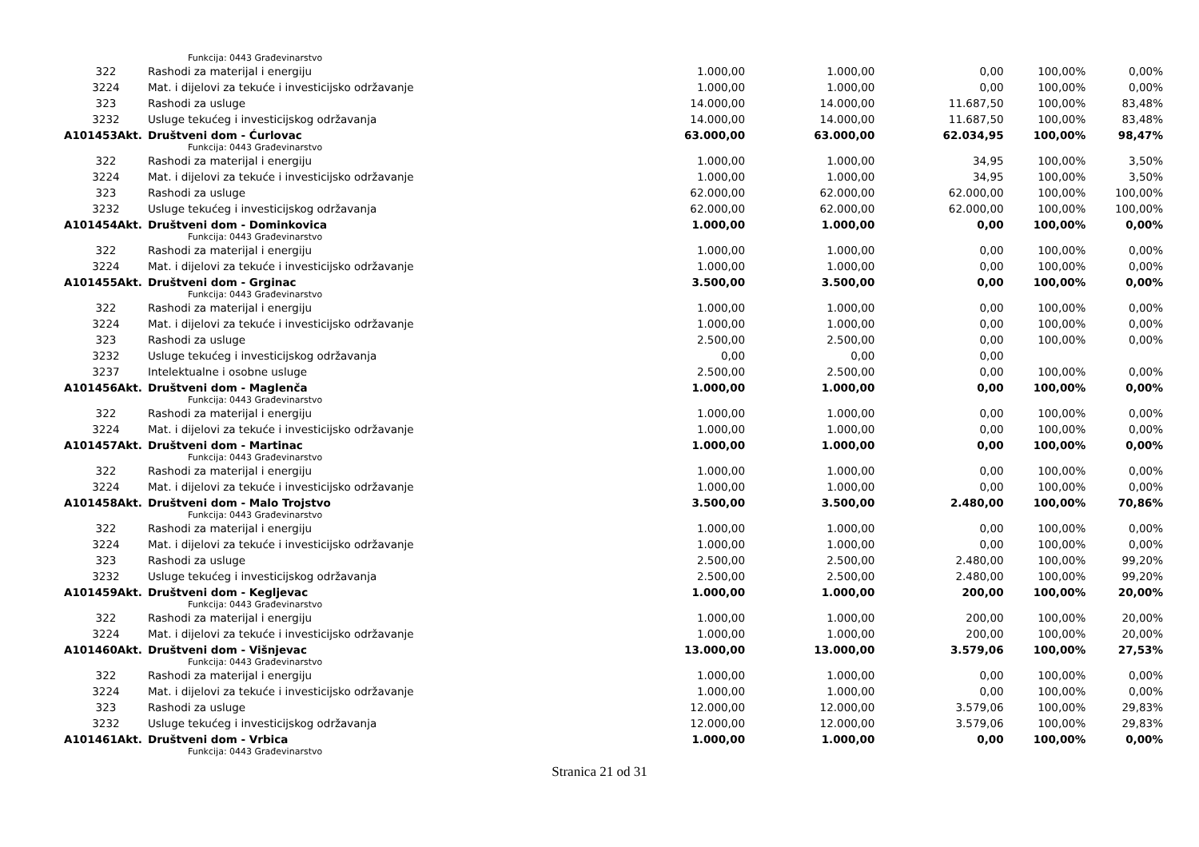| | Funkcija: 0443 Građevinarstvo | | | | | |
| 322 | Rashodi za materijal i energiju | 1.000,00 | 1.000,00 | 0,00 | 100,00% | 0,00% |
| 3224 | Mat. i dijelovi za tekuće i investicijsko održavanje | 1.000,00 | 1.000,00 | 0,00 | 100,00% | 0,00% |
| 323 | Rashodi za usluge | 14.000,00 | 14.000,00 | 11.687,50 | 100,00% | 83,48% |
| 3232 | Usluge tekućeg i investicijskog održavanja | 14.000,00 | 14.000,00 | 11.687,50 | 100,00% | 83,48% |
| A101453Akt. | Društveni dom - Ćurlovac | 63.000,00 | 63.000,00 | 62.034,95 | 100,00% | 98,47% |
| | Funkcija: 0443 Građevinarstvo | | | | | |
| 322 | Rashodi za materijal i energiju | 1.000,00 | 1.000,00 | 34,95 | 100,00% | 3,50% |
| 3224 | Mat. i dijelovi za tekuće i investicijsko održavanje | 1.000,00 | 1.000,00 | 34,95 | 100,00% | 3,50% |
| 323 | Rashodi za usluge | 62.000,00 | 62.000,00 | 62.000,00 | 100,00% | 100,00% |
| 3232 | Usluge tekućeg i investicijskog održavanja | 62.000,00 | 62.000,00 | 62.000,00 | 100,00% | 100,00% |
| A101454Akt. | Društveni dom - Dominkovica | 1.000,00 | 1.000,00 | 0,00 | 100,00% | 0,00% |
| | Funkcija: 0443 Građevinarstvo | | | | | |
| 322 | Rashodi za materijal i energiju | 1.000,00 | 1.000,00 | 0,00 | 100,00% | 0,00% |
| 3224 | Mat. i dijelovi za tekuće i investicijsko održavanje | 1.000,00 | 1.000,00 | 0,00 | 100,00% | 0,00% |
| A101455Akt. | Društveni dom - Grginac | 3.500,00 | 3.500,00 | 0,00 | 100,00% | 0,00% |
| | Funkcija: 0443 Građevinarstvo | | | | | |
| 322 | Rashodi za materijal i energiju | 1.000,00 | 1.000,00 | 0,00 | 100,00% | 0,00% |
| 3224 | Mat. i dijelovi za tekuće i investicijsko održavanje | 1.000,00 | 1.000,00 | 0,00 | 100,00% | 0,00% |
| 323 | Rashodi za usluge | 2.500,00 | 2.500,00 | 0,00 | 100,00% | 0,00% |
| 3232 | Usluge tekućeg i investicijskog održavanja | 0,00 | 0,00 | 0,00 | | |
| 3237 | Intelektualne i osobne usluge | 2.500,00 | 2.500,00 | 0,00 | 100,00% | 0,00% |
| A101456Akt. | Društveni dom - Maglenča | 1.000,00 | 1.000,00 | 0,00 | 100,00% | 0,00% |
| | Funkcija: 0443 Građevinarstvo | | | | | |
| 322 | Rashodi za materijal i energiju | 1.000,00 | 1.000,00 | 0,00 | 100,00% | 0,00% |
| 3224 | Mat. i dijelovi za tekuće i investicijsko održavanje | 1.000,00 | 1.000,00 | 0,00 | 100,00% | 0,00% |
| A101457Akt. | Društveni dom - Martinac | 1.000,00 | 1.000,00 | 0,00 | 100,00% | 0,00% |
| | Funkcija: 0443 Građevinarstvo | | | | | |
| 322 | Rashodi za materijal i energiju | 1.000,00 | 1.000,00 | 0,00 | 100,00% | 0,00% |
| 3224 | Mat. i dijelovi za tekuće i investicijsko održavanje | 1.000,00 | 1.000,00 | 0,00 | 100,00% | 0,00% |
| A101458Akt. | Društveni dom - Malo Trojstvo | 3.500,00 | 3.500,00 | 2.480,00 | 100,00% | 70,86% |
| | Funkcija: 0443 Građevinarstvo | | | | | |
| 322 | Rashodi za materijal i energiju | 1.000,00 | 1.000,00 | 0,00 | 100,00% | 0,00% |
| 3224 | Mat. i dijelovi za tekuće i investicijsko održavanje | 1.000,00 | 1.000,00 | 0,00 | 100,00% | 0,00% |
| 323 | Rashodi za usluge | 2.500,00 | 2.500,00 | 2.480,00 | 100,00% | 99,20% |
| 3232 | Usluge tekućeg i investicijskog održavanja | 2.500,00 | 2.500,00 | 2.480,00 | 100,00% | 99,20% |
| A101459Akt. | Društveni dom - Kegljevac | 1.000,00 | 1.000,00 | 200,00 | 100,00% | 20,00% |
| | Funkcija: 0443 Građevinarstvo | | | | | |
| 322 | Rashodi za materijal i energiju | 1.000,00 | 1.000,00 | 200,00 | 100,00% | 20,00% |
| 3224 | Mat. i dijelovi za tekuće i investicijsko održavanje | 1.000,00 | 1.000,00 | 200,00 | 100,00% | 20,00% |
| A101460Akt. | Društveni dom - Višnjevac | 13.000,00 | 13.000,00 | 3.579,06 | 100,00% | 27,53% |
| | Funkcija: 0443 Građevinarstvo | | | | | |
| 322 | Rashodi za materijal i energiju | 1.000,00 | 1.000,00 | 0,00 | 100,00% | 0,00% |
| 3224 | Mat. i dijelovi za tekuće i investicijsko održavanje | 1.000,00 | 1.000,00 | 0,00 | 100,00% | 0,00% |
| 323 | Rashodi za usluge | 12.000,00 | 12.000,00 | 3.579,06 | 100,00% | 29,83% |
| 3232 | Usluge tekućeg i investicijskog održavanja | 12.000,00 | 12.000,00 | 3.579,06 | 100,00% | 29,83% |
| A101461Akt. | Društveni dom - Vrbica | 1.000,00 | 1.000,00 | 0,00 | 100,00% | 0,00% |
| | Funkcija: 0443 Građevinarstvo | | | | | |
Stranica 21 od 31